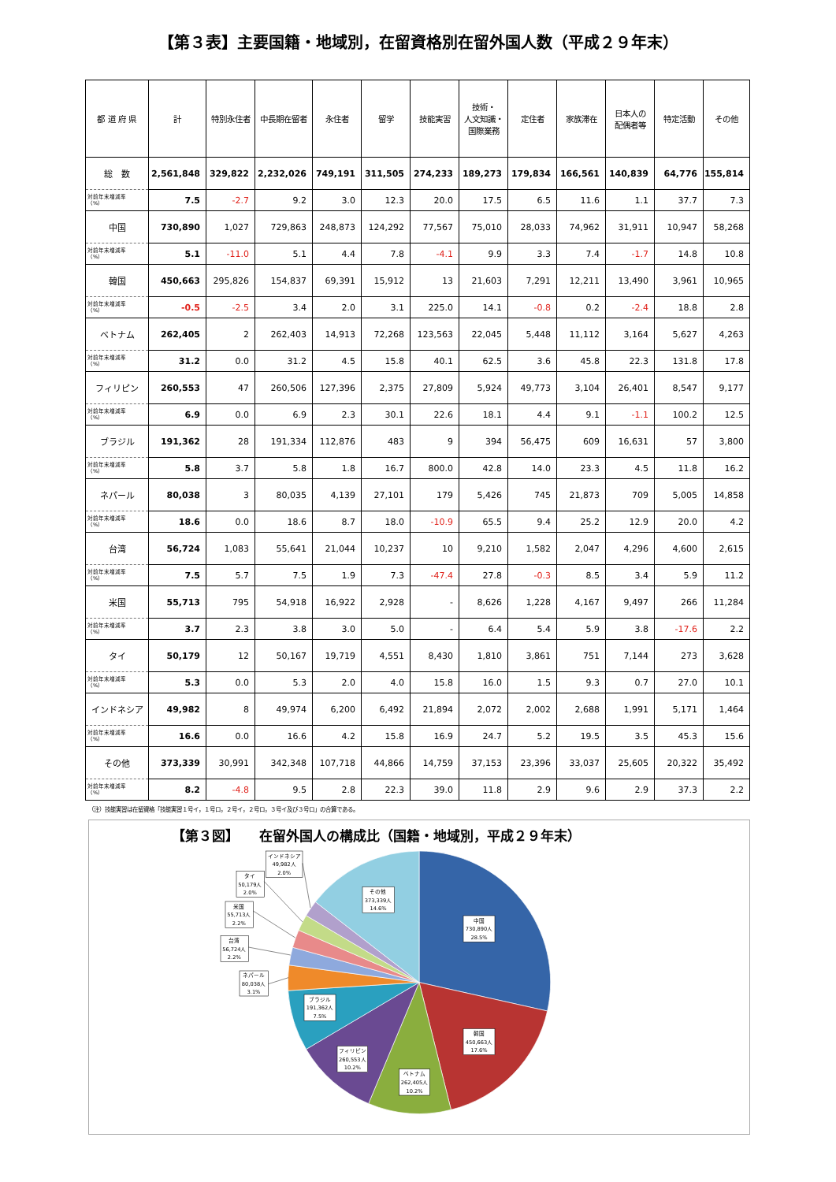【第３表】主要国籍・地域別，在留資格別在留外国人数（平成２９年末）
| 都 道 府 県 | 計 | 特別永住者 | 中長期在留者 | 永住者 | 留学 | 技能実習 | 技術・ 人文知識・ 国際業務 | 定住者 | 家族滞在 | 日本人の 配偶者等 | 特定活動 | その他 |
| --- | --- | --- | --- | --- | --- | --- | --- | --- | --- | --- | --- | --- |
| 総 数 | 2,561,848 | 329,822 | 2,232,026 | 749,191 | 311,505 | 274,233 | 189,273 | 179,834 | 166,561 | 140,839 | 64,776 | 155,814 |
| 対前年末増減率 （%） | 7.5 | -2.7 | 9.2 | 3.0 | 12.3 | 20.0 | 17.5 | 6.5 | 11.6 | 1.1 | 37.7 | 7.3 |
| 中国 | 730,890 | 1,027 | 729,863 | 248,873 | 124,292 | 77,567 | 75,010 | 28,033 | 74,962 | 31,911 | 10,947 | 58,268 |
| 対前年末増減率 （%） | 5.1 | -11.0 | 5.1 | 4.4 | 7.8 | -4.1 | 9.9 | 3.3 | 7.4 | -1.7 | 14.8 | 10.8 |
| 韓国 | 450,663 | 295,826 | 154,837 | 69,391 | 15,912 | 13 | 21,603 | 7,291 | 12,211 | 13,490 | 3,961 | 10,965 |
| 対前年末増減率 （%） | -0.5 | -2.5 | 3.4 | 2.0 | 3.1 | 225.0 | 14.1 | -0.8 | 0.2 | -2.4 | 18.8 | 2.8 |
| ベトナム | 262,405 | 2 | 262,403 | 14,913 | 72,268 | 123,563 | 22,045 | 5,448 | 11,112 | 3,164 | 5,627 | 4,263 |
| 対前年末増減率 （%） | 31.2 | 0.0 | 31.2 | 4.5 | 15.8 | 40.1 | 62.5 | 3.6 | 45.8 | 22.3 | 131.8 | 17.8 |
| フィリピン | 260,553 | 47 | 260,506 | 127,396 | 2,375 | 27,809 | 5,924 | 49,773 | 3,104 | 26,401 | 8,547 | 9,177 |
| 対前年末増減率 （%） | 6.9 | 0.0 | 6.9 | 2.3 | 30.1 | 22.6 | 18.1 | 4.4 | 9.1 | -1.1 | 100.2 | 12.5 |
| ブラジル | 191,362 | 28 | 191,334 | 112,876 | 483 | 9 | 394 | 56,475 | 609 | 16,631 | 57 | 3,800 |
| 対前年末増減率 （%） | 5.8 | 3.7 | 5.8 | 1.8 | 16.7 | 800.0 | 42.8 | 14.0 | 23.3 | 4.5 | 11.8 | 16.2 |
| ネパール | 80,038 | 3 | 80,035 | 4,139 | 27,101 | 179 | 5,426 | 745 | 21,873 | 709 | 5,005 | 14,858 |
| 対前年末増減率 （%） | 18.6 | 0.0 | 18.6 | 8.7 | 18.0 | -10.9 | 65.5 | 9.4 | 25.2 | 12.9 | 20.0 | 4.2 |
| 台湾 | 56,724 | 1,083 | 55,641 | 21,044 | 10,237 | 10 | 9,210 | 1,582 | 2,047 | 4,296 | 4,600 | 2,615 |
| 対前年末増減率 （%） | 7.5 | 5.7 | 7.5 | 1.9 | 7.3 | -47.4 | 27.8 | -0.3 | 8.5 | 3.4 | 5.9 | 11.2 |
| 米国 | 55,713 | 795 | 54,918 | 16,922 | 2,928 | - | 8,626 | 1,228 | 4,167 | 9,497 | 266 | 11,284 |
| 対前年末増減率 （%） | 3.7 | 2.3 | 3.8 | 3.0 | 5.0 | - | 6.4 | 5.4 | 5.9 | 3.8 | -17.6 | 2.2 |
| タイ | 50,179 | 12 | 50,167 | 19,719 | 4,551 | 8,430 | 1,810 | 3,861 | 751 | 7,144 | 273 | 3,628 |
| 対前年末増減率 （%） | 5.3 | 0.0 | 5.3 | 2.0 | 4.0 | 15.8 | 16.0 | 1.5 | 9.3 | 0.7 | 27.0 | 10.1 |
| インドネシア | 49,982 | 8 | 49,974 | 6,200 | 6,492 | 21,894 | 2,072 | 2,002 | 2,688 | 1,991 | 5,171 | 1,464 |
| 対前年末増減率 （%） | 16.6 | 0.0 | 16.6 | 4.2 | 15.8 | 16.9 | 24.7 | 5.2 | 19.5 | 3.5 | 45.3 | 15.6 |
| その他 | 373,339 | 30,991 | 342,348 | 107,718 | 44,866 | 14,759 | 37,153 | 23,396 | 33,037 | 25,605 | 20,322 | 35,492 |
| 対前年末増減率 （%） | 8.2 | -4.8 | 9.5 | 2.8 | 22.3 | 39.0 | 11.8 | 2.9 | 9.6 | 2.9 | 37.3 | 2.2 |
（注）技能実習は在留資格「技能実習１号イ，１号ロ，２号イ，２号ロ，３号イ及び３号ロ」の合算である。
【第３図】　　在留外国人の構成比（国籍・地域別，平成２９年末）
中国
730,890人
28.5%
韓国
450,663人
17.6%
ベトナム
262,405人
10.2%
フィリピン
260,553人
10.2%
ブラジル
191,362人
7.5%
ネパール
80,038人
3.1%
台湾
56,724人
2.2%
米国
55,713人
2.2%
タイ
50,179人
2.0%
インドネシア
49,982人
2.0%
その他
373,339人
14.6%